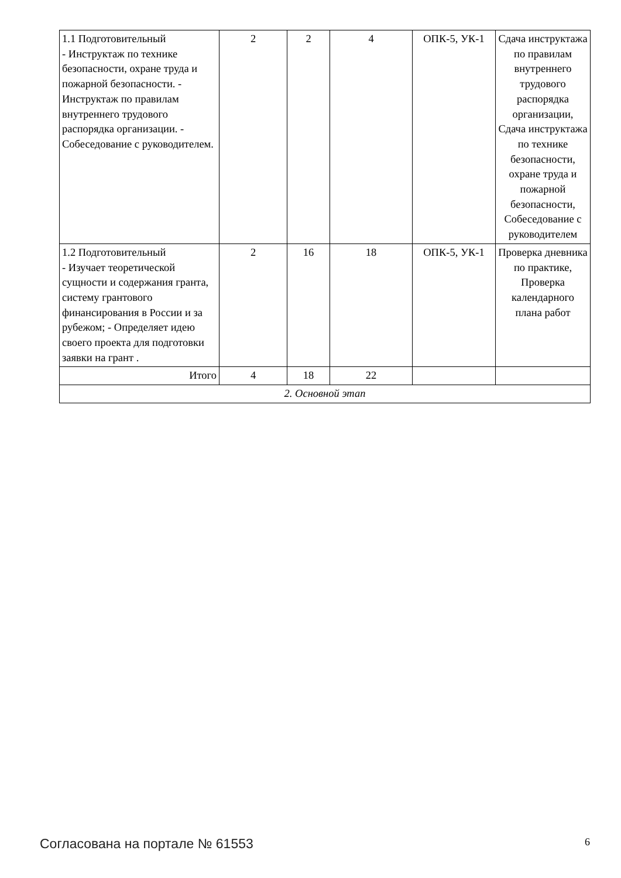| 1.1 Подготовительный - Инструктаж по технике безопасности, охране труда и пожарной безопасности. - Инструктаж по правилам внутреннего трудового распорядка организации. - Собеседование с руководителем. | 2 | 2 | 4 | ОПК-5, УК-1 | Сдача инструктажа по правилам внутреннего трудового распорядка организации, Сдача инструктажа по технике безопасности, охране труда и пожарной безопасности, Собеседование с руководителем |
| 1.2 Подготовительный - Изучает теоретической сущности и содержания гранта, систему грантового финансирования в России и за рубежом; - Определяет идею своего проекта для подготовки заявки на грант . | 2 | 16 | 18 | ОПК-5, УК-1 | Проверка дневника по практике, Проверка календарного плана работ |
| Итого | 4 | 18 | 22 | | |
| 2. Основной этап | | | | | |
Согласована на портале № 61553 6